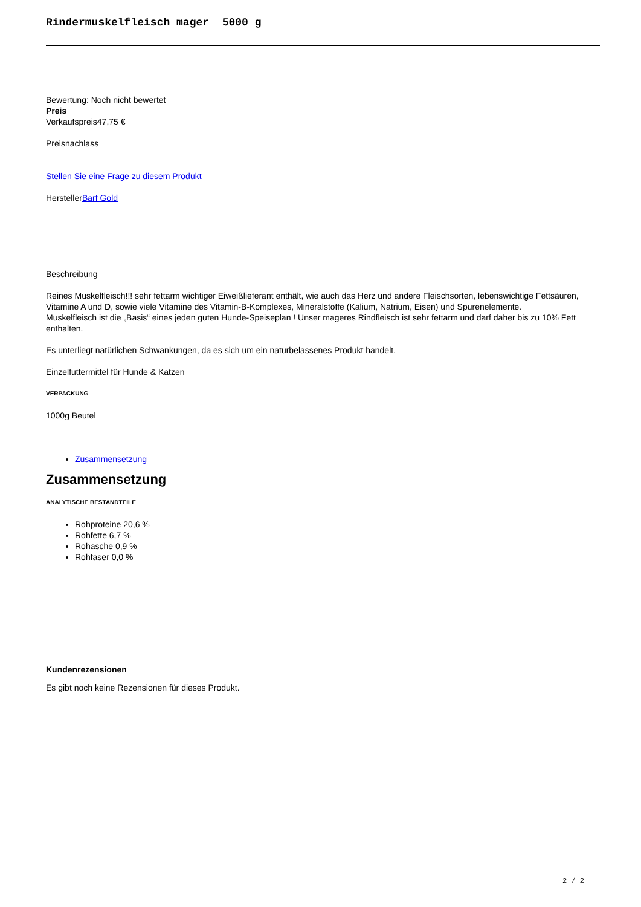Rindermuskelfleisch mager 5000 g
Bewertung: Noch nicht bewertet
Preis
Verkaufspreis47,75 €
Preisnachlass
Stellen Sie eine Frage zu diesem Produkt
HerstellerBarf Gold
Beschreibung
Reines Muskelfleisch!!! sehr fettarm wichtiger Eiweißlieferant enthält, wie auch das Herz und andere Fleischsorten, lebenswichtige Fettsäuren, Vitamine A und D, sowie viele Vitamine des Vitamin-B-Komplexes, Mineralstoffe (Kalium, Natrium, Eisen) und Spurenelemente.
Muskelfleisch ist die „Basis“ eines jeden guten Hunde-Speiseplan ! Unser mageres Rindfleisch ist sehr fettarm und darf daher bis zu 10% Fett enthalten.
Es unterliegt natürlichen Schwankungen, da es sich um ein naturbelassenes Produkt handelt.
Einzelfuttermittel für Hunde & Katzen
VERPACKUNG
1000g Beutel
Zusammensetzung
Zusammensetzung
ANALYTISCHE BESTANDTEILE
Rohproteine 20,6 %
Rohfette 6,7 %
Rohasche 0,9 %
Rohfaser 0,0 %
Kundenrezensionen
Es gibt noch keine Rezensionen für dieses Produkt.
2 / 2